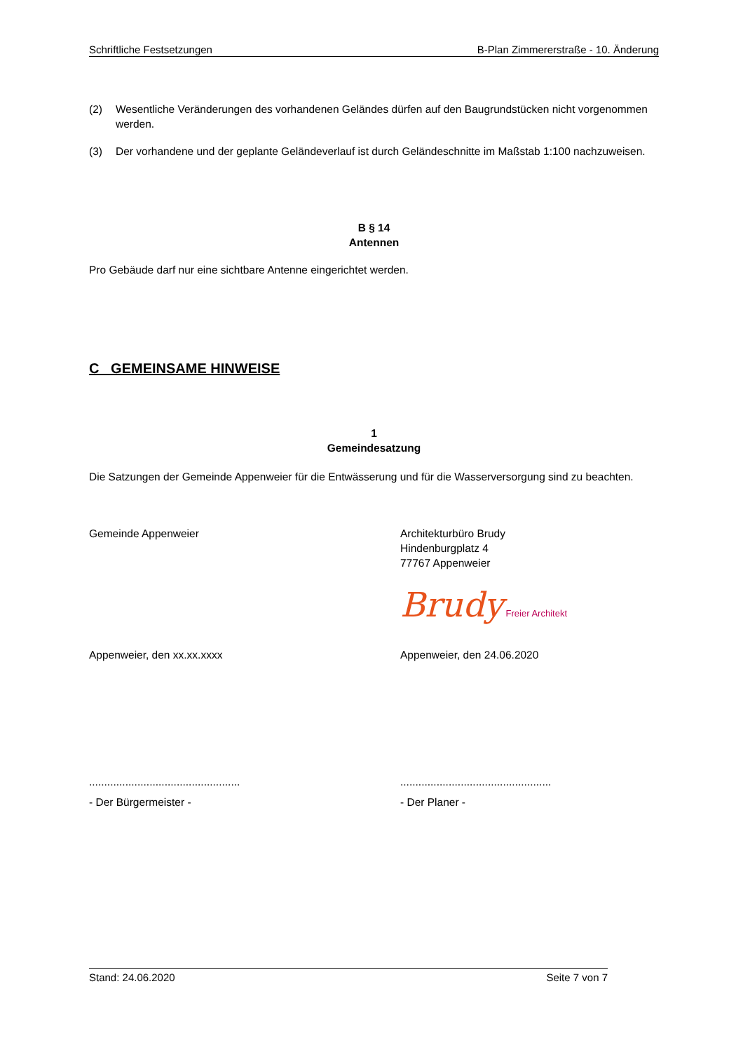Schriftliche Festsetzungen B-Plan Zimmererstraße - 10. Änderung
(2) Wesentliche Veränderungen des vorhandenen Geländes dürfen auf den Baugrundstücken nicht vorgenommen werden.
(3) Der vorhandene und der geplante Geländeverlauf ist durch Geländeschnitte im Maßstab 1:100 nachzuweisen.
B § 14
Antennen
Pro Gebäude darf nur eine sichtbare Antenne eingerichtet werden.
C GEMEINSAME HINWEISE
1
Gemeindesatzung
Die Satzungen der Gemeinde Appenweier für die Entwässerung und für die Wasserversorgung sind zu beachten.
Gemeinde Appenweier Architekturbüro Brudy
Hindenburgplatz 4
77767 Appenweier
Brudy Freier Architekt
Appenweier, den xx.xx.xxxx Appenweier, den 24.06.2020
..................................................
..................................................
- Der Bürgermeister - - Der Planer -
Stand: 24.06.2020 Seite 7 von 7